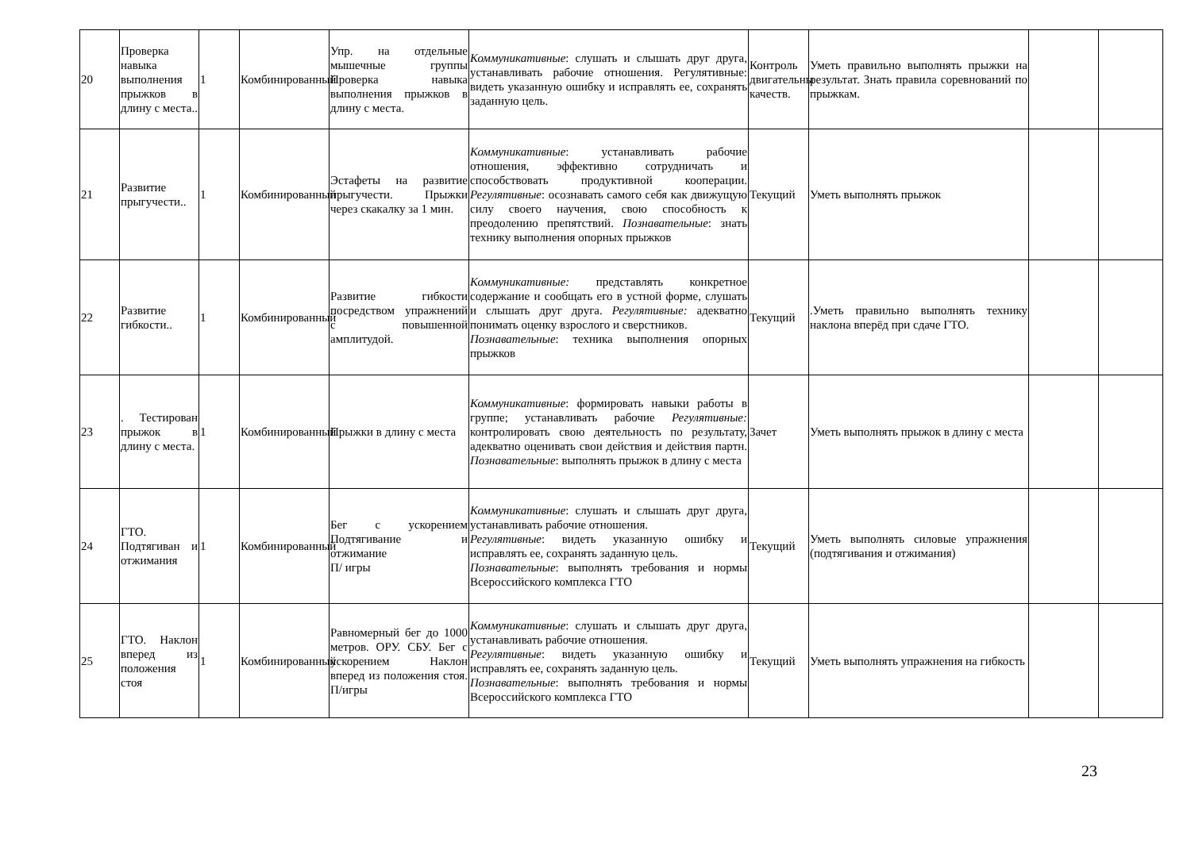| 20 | Проверка навыка выполнения прыжков в длину с места.. | 1 | Комбинированный | Упр. на отдельные мышечные группы Проверка навыка выполнения прыжков в длину с места. | Коммуникативные : слушать и слышать друг друга, устанавливать рабочие отношения. Регулятивные: видеть указанную ошибку и исправлять ее, сохранять заданную цель. | Контроль двигательны качеств. | Уметь правильно выполнять прыжки на результат. Знать правила соревнований по прыжкам. | | |
| 21 | Развитие прыгучести.. | 1 | Комбинированный | Эстафеты на развитие прыгучести. Прыжки через скакалку за 1 мин. | Коммуникативные : устанавливать рабочие отношения, эффективно сотрудничать и способствовать продуктивной кооперации. Регулятивные : осознавать самого себя как движущую силу своего научения, свою способность к преодолению препятствий. Познавательные : знать технику выполнения опорных прыжков | Текущий | Уметь выполнять прыжок | | |
| 22 | Развитие гибкости.. | 1 | Комбинированный | Развитие гибкости посредством упражнений с повышенной амплитудой. | Коммуникативные: представлять конкретное содержание и сообщать его в устной форме, слушать и слышать друг друга. Регулятивные: адекватно понимать оценку взрослого и сверстников. Познавательные : техника выполнения опорных прыжков | Текущий | .Уметь правильно выполнять технику наклона вперёд при сдаче ГТО. | | |
| 23 | . Тестирован прыжок в длину с места. | 1 | Комбинированный | Прыжки в длину с места | Коммуникативные : формировать навыки работы в группе; устанавливать рабочие Регулятивные: контролировать свою деятельность по результату, адекватно оценивать свои действия и действия партн. Познавательные : выполнять прыжок в длину с места | Зачет | Уметь выполнять прыжок в длину с места | | |
| 24 | ГТО. Подтягиван и отжимания | 1 | Комбинированный | Бег с ускорением Подтягивание и отжимание П/ игры | Коммуникативные : слушать и слышать друг друга, устанавливать рабочие отношения. Регулятивные : видеть указанную ошибку и исправлять ее, сохранять заданную цель. Познавательные : выполнять требования и нормы Всероссийского комплекса ГТО | Текущий | Уметь выполнять силовые упражнения (подтягивания и отжимания) | | |
| 25 | ГТО. Наклон вперед из положения стоя | 1 | Комбинированный | Равномерный бег до 1000 метров. ОРУ. СБУ. Бег с ускорением Наклон вперед из положения стоя. П/игры | Коммуникативные : слушать и слышать друг друга, устанавливать рабочие отношения. Регулятивные : видеть указанную ошибку и исправлять ее, сохранять заданную цель. Познавательные : выполнять требования и нормы Всероссийского комплекса ГТО | Текущий | Уметь выполнять упражнения на гибкость | | |
23